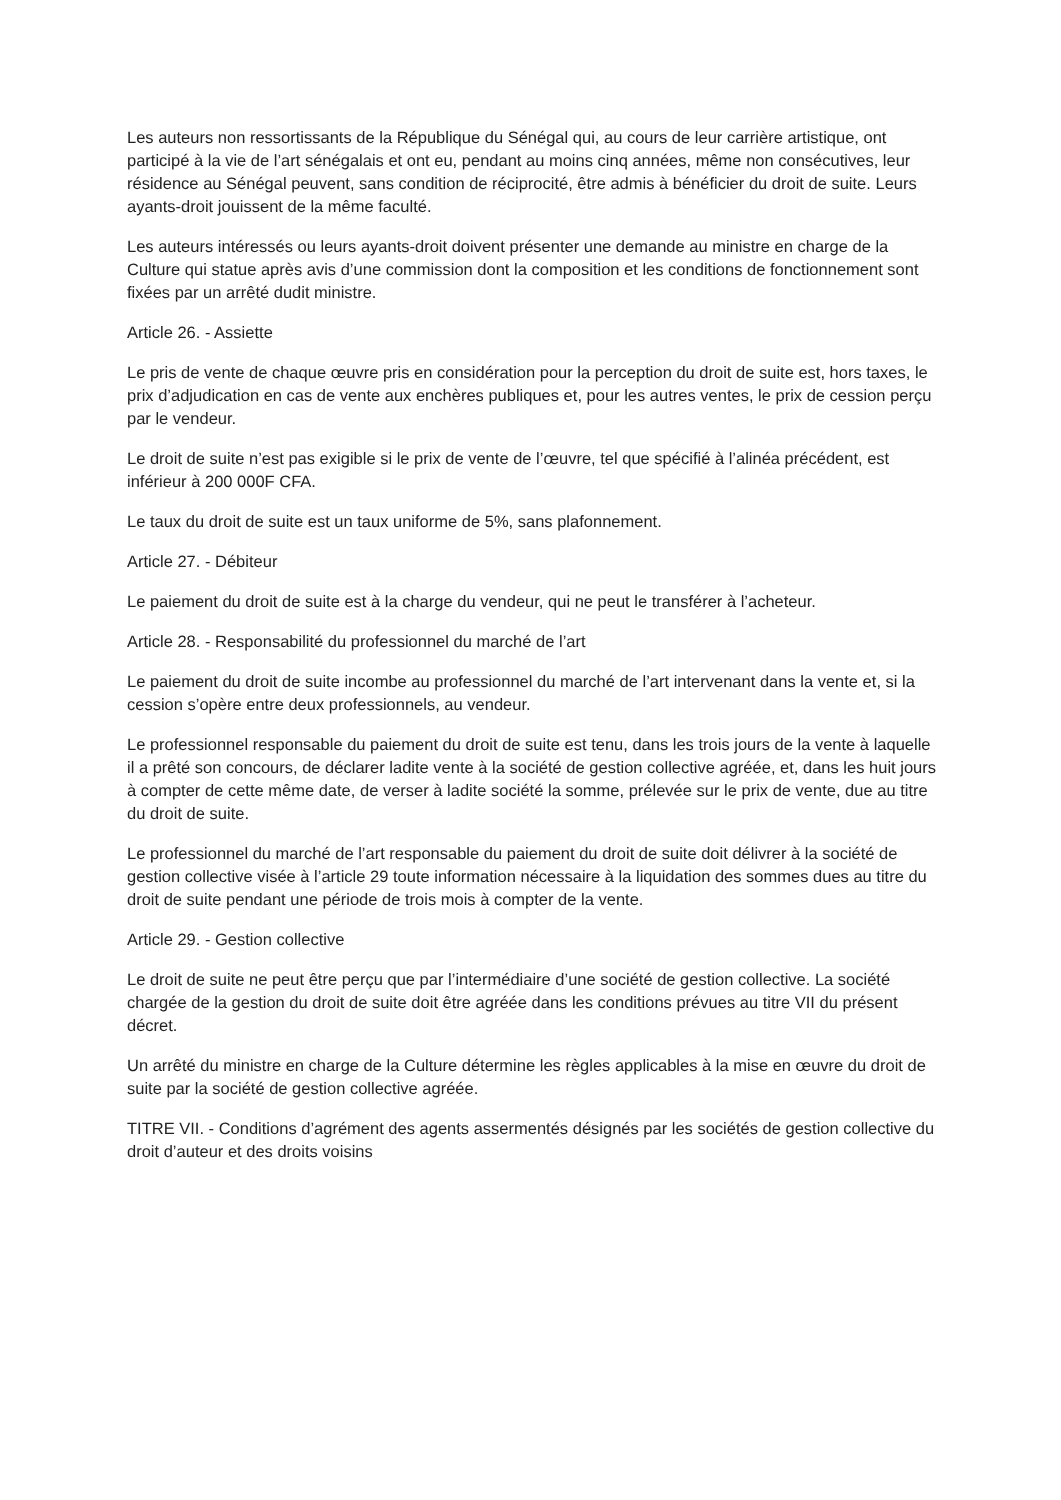Les auteurs non ressortissants de la République du Sénégal qui, au cours de leur carrière artistique, ont participé à la vie de l’art sénégalais et ont eu, pendant au moins cinq années, même non consécutives, leur résidence au Sénégal peuvent, sans condition de réciprocité, être admis à bénéficier du droit de suite. Leurs ayants-droit jouissent de la même faculté.
Les auteurs intéressés ou leurs ayants-droit doivent présenter une demande au ministre en charge de la Culture qui statue après avis d’une commission dont la composition et les conditions de fonctionnement sont fixées par un arrêté dudit ministre.
Article 26. - Assiette
Le pris de vente de chaque œuvre pris en considération pour la perception du droit de suite est, hors taxes, le prix d’adjudication en cas de vente aux enchères publiques et, pour les autres ventes, le prix de cession perçu par le vendeur.
Le droit de suite n’est pas exigible si le prix de vente de l’œuvre, tel que spécifié à l’alinéa précédent, est inférieur à 200 000F CFA.
Le taux du droit de suite est un taux uniforme de 5%, sans plafonnement.
Article 27. - Débiteur
Le paiement du droit de suite est à la charge du vendeur, qui ne peut le transférer à l’acheteur.
Article 28. - Responsabilité du professionnel du marché de l’art
Le paiement du droit de suite incombe au professionnel du marché de l’art intervenant dans la vente et, si la cession s’opère entre deux professionnels, au vendeur.
Le professionnel responsable du paiement du droit de suite est tenu, dans les trois jours de la vente à laquelle il a prêté son concours, de déclarer ladite vente à la société de gestion collective agréée, et, dans les huit jours à compter de cette même date, de verser à ladite société la somme, prélevée sur le prix de vente, due au titre du droit de suite.
Le professionnel du marché de l’art responsable du paiement du droit de suite doit délivrer à la société de gestion collective visée à l’article 29 toute information nécessaire à la liquidation des sommes dues au titre du droit de suite pendant une période de trois mois à compter de la vente.
Article 29. - Gestion collective
Le droit de suite ne peut être perçu que par l’intermédiaire d’une société de gestion collective. La société chargée de la gestion du droit de suite doit être agréée dans les conditions prévues au titre VII du présent décret.
Un arrêté du ministre en charge de la Culture détermine les règles applicables à la mise en œuvre du droit de suite par la société de gestion collective agréée.
TITRE VII. - Conditions d’agrément des agents assermentés désignés par les sociétés de gestion collective du droit d’auteur et des droits voisins